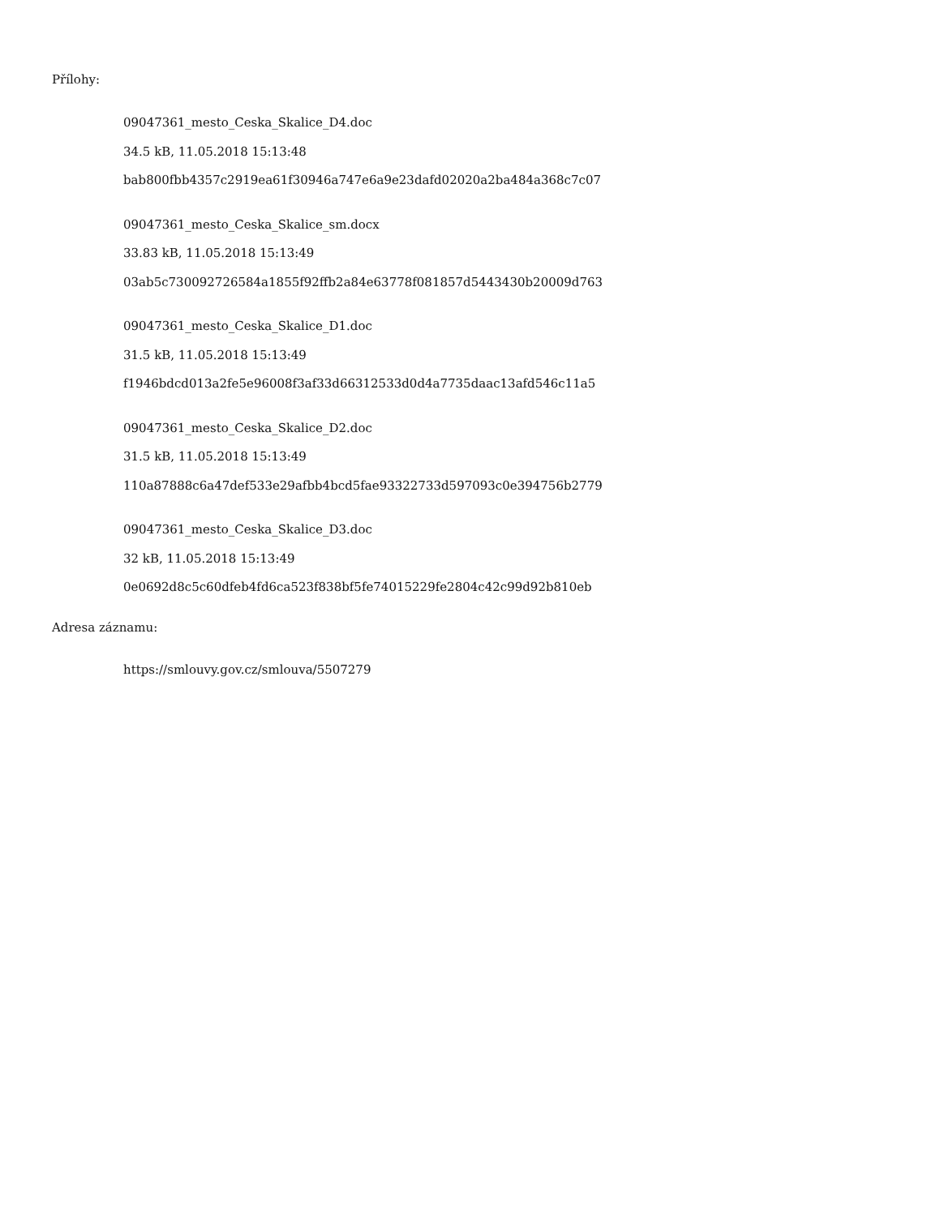Přílohy:
09047361_mesto_Ceska_Skalice_D4.doc
34.5 kB, 11.05.2018 15:13:48
bab800fbb4357c2919ea61f30946a747e6a9e23dafd02020a2ba484a368c7c07
09047361_mesto_Ceska_Skalice_sm.docx
33.83 kB, 11.05.2018 15:13:49
03ab5c730092726584a1855f92ffb2a84e63778f081857d5443430b20009d763
09047361_mesto_Ceska_Skalice_D1.doc
31.5 kB, 11.05.2018 15:13:49
f1946bdcd013a2fe5e96008f3af33d66312533d0d4a7735daac13afd546c11a5
09047361_mesto_Ceska_Skalice_D2.doc
31.5 kB, 11.05.2018 15:13:49
110a87888c6a47def533e29afbb4bcd5fae93322733d597093c0e394756b2779
09047361_mesto_Ceska_Skalice_D3.doc
32 kB, 11.05.2018 15:13:49
0e0692d8c5c60dfeb4fd6ca523f838bf5fe74015229fe2804c42c99d92b810eb
Adresa záznamu:
https://smlouvy.gov.cz/smlouva/5507279